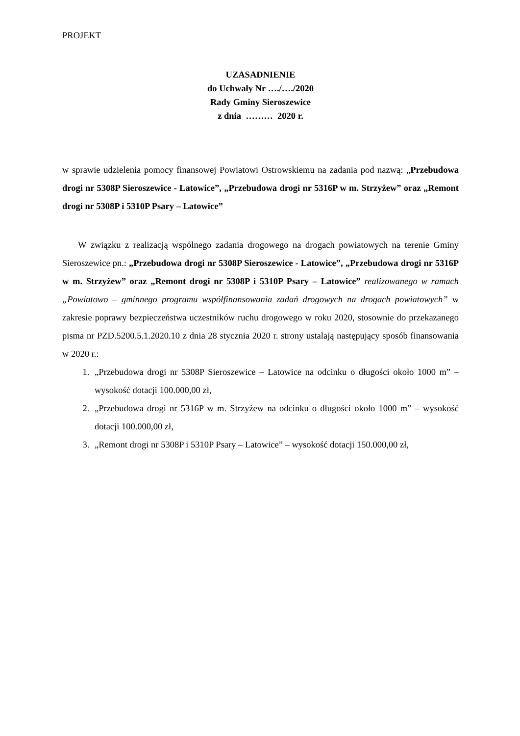PROJEKT
UZASADNIENIE
do Uchwały Nr …./…./2020
Rady Gminy Sieroszewice
z dnia ……… 2020 r.
w sprawie udzielenia pomocy finansowej Powiatowi Ostrowskiemu na zadania pod nazwą: „Przebudowa drogi nr 5308P Sieroszewice - Latowice”, „Przebudowa drogi nr 5316P w m. Strzyżew” oraz „Remont drogi nr 5308P i 5310P Psary – Latowice”
W związku z realizacją wspólnego zadania drogowego na drogach powiatowych na terenie Gminy Sieroszewice pn.: „Przebudowa drogi nr 5308P Sieroszewice - Latowice”, „Przebudowa drogi nr 5316P w m. Strzyżew” oraz „Remont drogi nr 5308P i 5310P Psary – Latowice” realizowanego w ramach „Powiatowo – gminnego programu współfinansowania zadań drogowych na drogach powiatowych” w zakresie poprawy bezpieczeństwa uczestników ruchu drogowego w roku 2020, stosownie do przekazanego pisma nr PZD.5200.5.1.2020.10 z dnia 28 stycznia 2020 r. strony ustalają następujący sposób finansowania w 2020 r.:
1. „Przebudowa drogi nr 5308P Sieroszewice – Latowice na odcinku o długości około 1000 m” – wysokość dotacji 100.000,00 zł,
2. „Przebudowa drogi nr 5316P w m. Strzyżew na odcinku o długości około 1000 m” – wysokość dotacji 100.000,00 zł,
3. „Remont drogi nr 5308P i 5310P Psary – Latowice” – wysokość dotacji 150.000,00 zł,